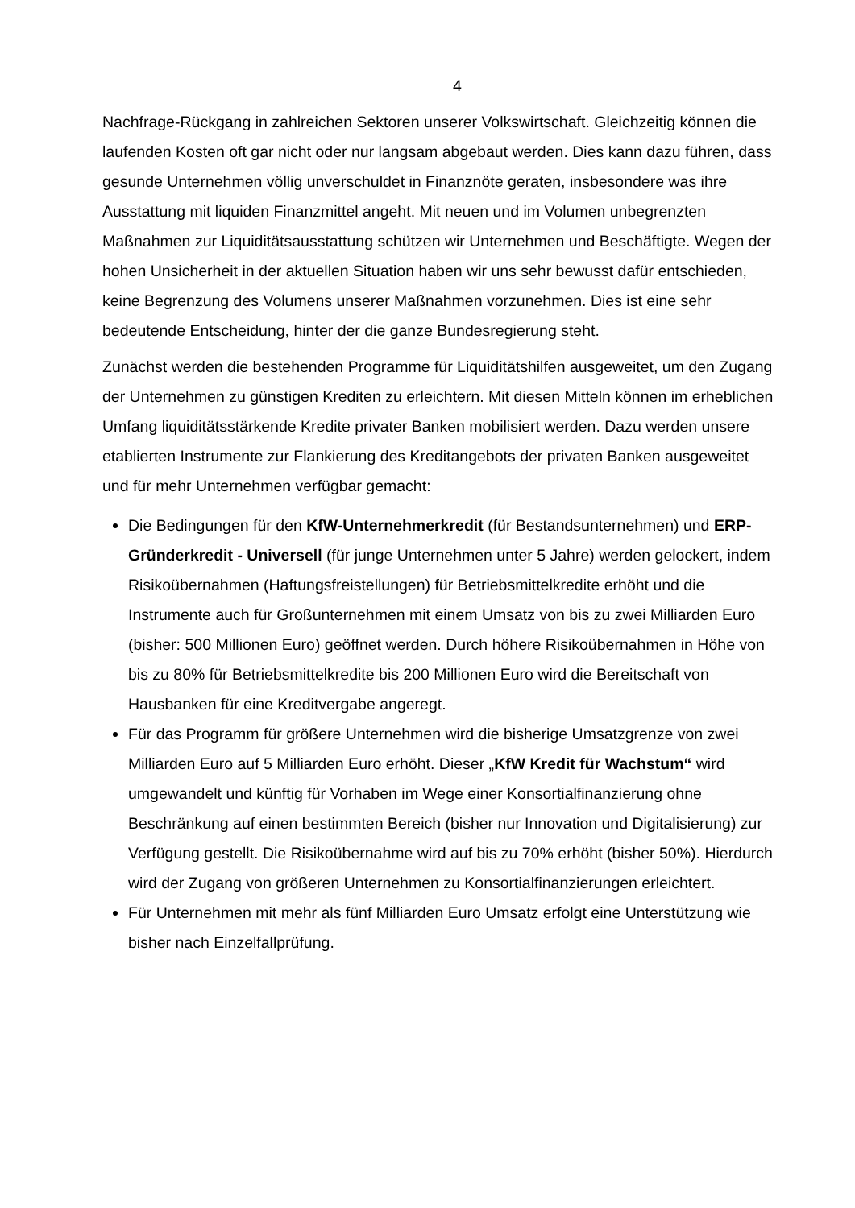4
Nachfrage-Rückgang in zahlreichen Sektoren unserer Volkswirtschaft. Gleichzeitig können die laufenden Kosten oft gar nicht oder nur langsam abgebaut werden. Dies kann dazu führen, dass gesunde Unternehmen völlig unverschuldet in Finanznöte geraten, insbesondere was ihre Ausstattung mit liquiden Finanzmittel angeht. Mit neuen und im Volumen unbegrenzten Maßnahmen zur Liquiditätsausstattung schützen wir Unternehmen und Beschäftigte. Wegen der hohen Unsicherheit in der aktuellen Situation haben wir uns sehr bewusst dafür entschieden, keine Begrenzung des Volumens unserer Maßnahmen vorzunehmen. Dies ist eine sehr bedeutende Entscheidung, hinter der die ganze Bundesregierung steht.
Zunächst werden die bestehenden Programme für Liquiditätshilfen ausgeweitet, um den Zugang der Unternehmen zu günstigen Krediten zu erleichtern. Mit diesen Mitteln können im erheblichen Umfang liquiditätsstärkende Kredite privater Banken mobilisiert werden. Dazu werden unsere etablierten Instrumente zur Flankierung des Kreditangebots der privaten Banken ausgeweitet und für mehr Unternehmen verfügbar gemacht:
Die Bedingungen für den KfW-Unternehmerkredit (für Bestandsunternehmen) und ERP-Gründerkredit - Universell (für junge Unternehmen unter 5 Jahre) werden gelockert, indem Risikoübernahmen (Haftungsfreistellungen) für Betriebsmittelkredite erhöht und die Instrumente auch für Großunternehmen mit einem Umsatz von bis zu zwei Milliarden Euro (bisher: 500 Millionen Euro) geöffnet werden. Durch höhere Risikoübernahmen in Höhe von bis zu 80% für Betriebsmittelkredite bis 200 Millionen Euro wird die Bereitschaft von Hausbanken für eine Kreditvergabe angeregt.
Für das Programm für größere Unternehmen wird die bisherige Umsatzgrenze von zwei Milliarden Euro auf 5 Milliarden Euro erhöht. Dieser „KfW Kredit für Wachstum“ wird umgewandelt und künftig für Vorhaben im Wege einer Konsortialfinanzierung ohne Beschränkung auf einen bestimmten Bereich (bisher nur Innovation und Digitalisierung) zur Verfügung gestellt. Die Risikoübernahme wird auf bis zu 70% erhöht (bisher 50%). Hierdurch wird der Zugang von größeren Unternehmen zu Konsortialfinanzierungen erleichtert.
Für Unternehmen mit mehr als fünf Milliarden Euro Umsatz erfolgt eine Unterstützung wie bisher nach Einzelfallprüfung.